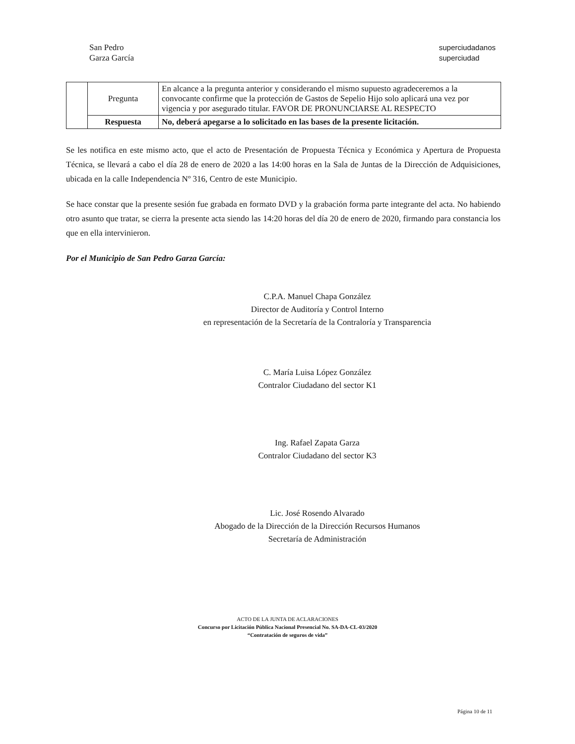San Pedro
Garza García
superciudadanos
superciudad
| | Pregunta | En alcance a la pregunta anterior y considerando el mismo supuesto agradeceremos a la convocante confirme que la protección de Gastos de Sepelio Hijo solo aplicará una vez por vigencia y por asegurado titular. FAVOR DE PRONUNCIARSE AL RESPECTO |
| | Respuesta | No, deberá apegarse a lo solicitado en las bases de la presente licitación. |
Se les notifica en este mismo acto, que el acto de Presentación de Propuesta Técnica y Económica y Apertura de Propuesta Técnica, se llevará a cabo el día 28 de enero de 2020 a las 14:00 horas en la Sala de Juntas de la Dirección de Adquisiciones, ubicada en la calle Independencia Nº 316, Centro de este Municipio.
Se hace constar que la presente sesión fue grabada en formato DVD y la grabación forma parte integrante del acta. No habiendo otro asunto que tratar, se cierra la presente acta siendo las 14:20 horas del día 20 de enero de 2020, firmando para constancia los que en ella intervinieron.
Por el Municipio de San Pedro Garza García:
C.P.A. Manuel Chapa González
Director de Auditoría y Control Interno
en representación de la Secretaría de la Contraloría y Transparencia
C. María Luisa López González
Contralor Ciudadano del sector K1
Ing. Rafael Zapata Garza
Contralor Ciudadano del sector K3
Lic. José Rosendo Alvarado
Abogado de la Dirección de la Dirección Recursos Humanos
Secretaría de Administración
ACTO DE LA JUNTA DE ACLARACIONES
Concurso por Licitación Pública Nacional Presencial No. SA-DA-CL-03/2020
“Contratación de seguros de vida”
Página 10 de 11